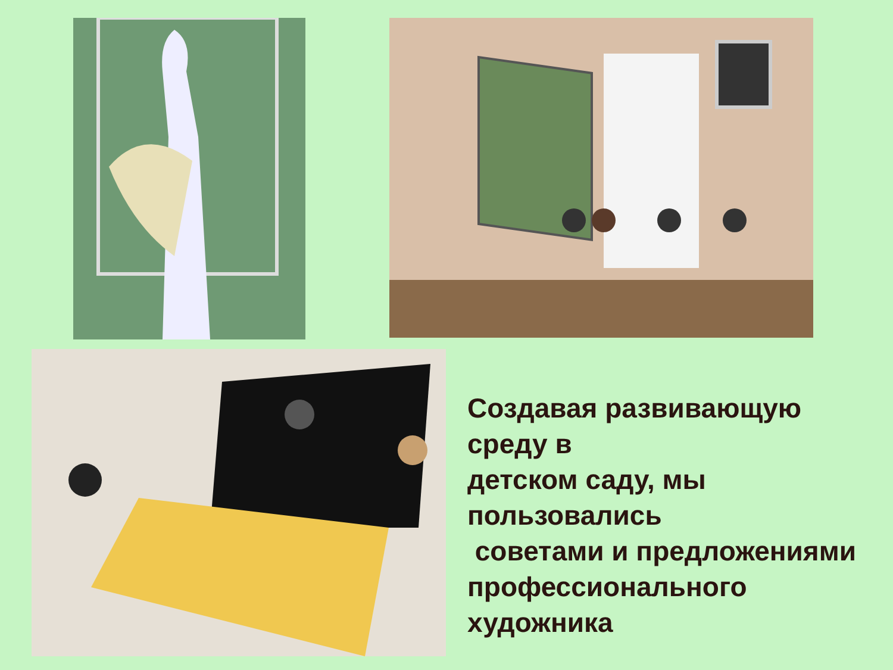Создавая развивающую среду в
детском саду, мы пользовались
советами и предложениями профессионального художника